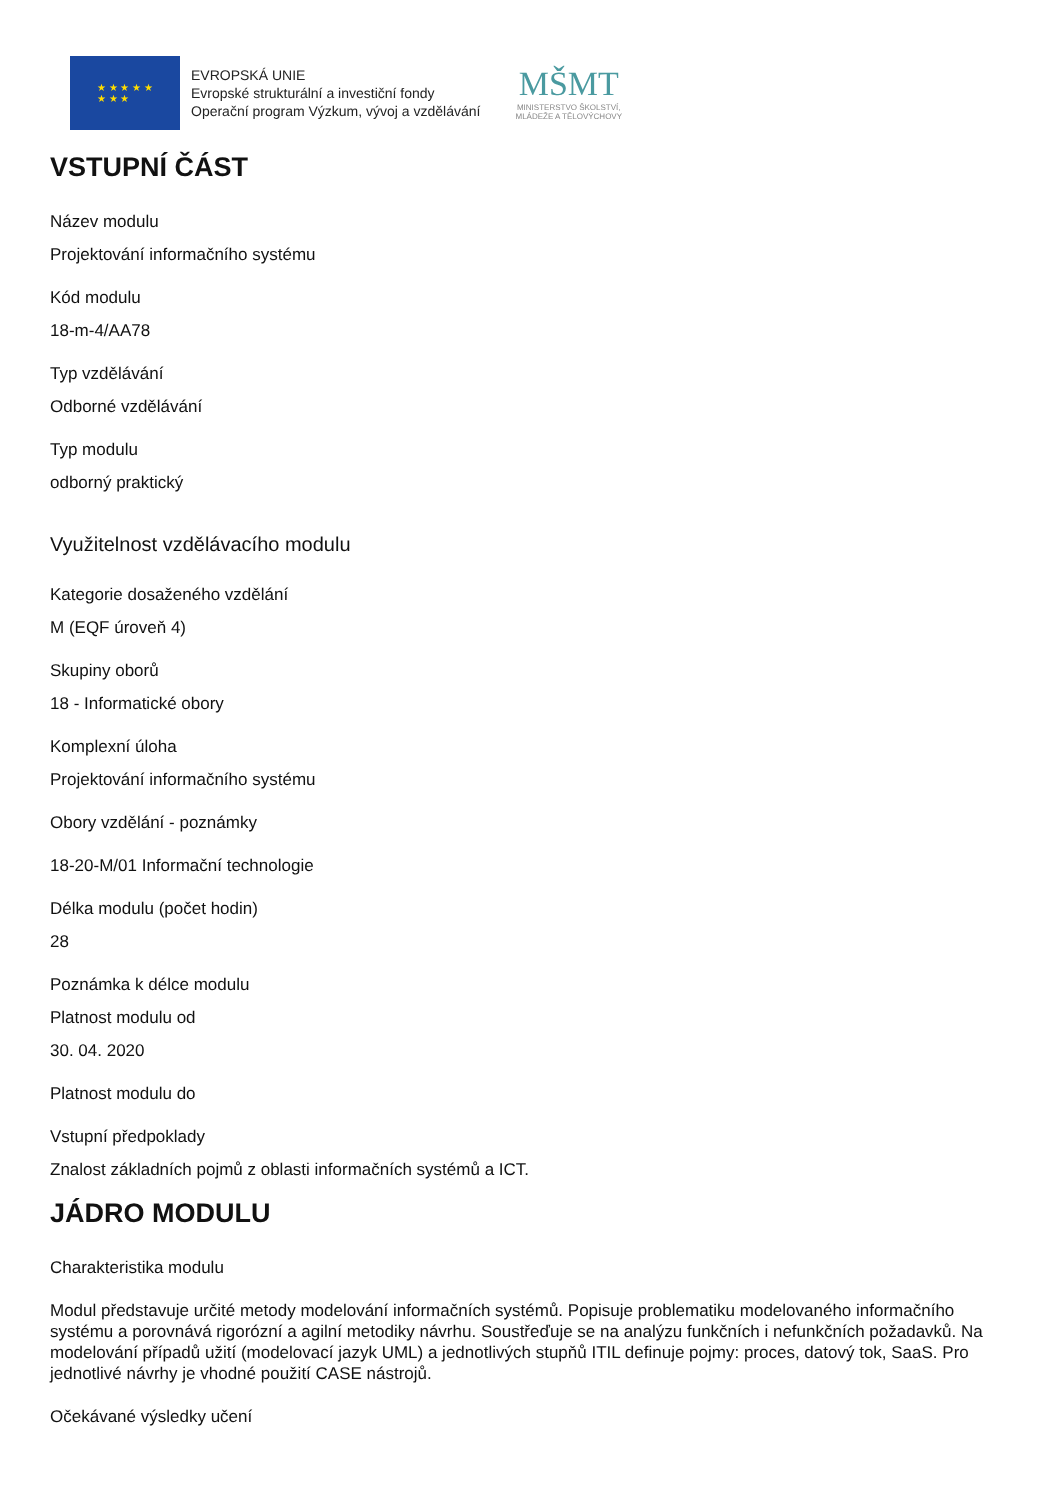★ ★ ★ ★ ★
★ ★ ★
EVROPSKÁ UNIE
Evropské strukturální a investiční fondy
Operační program Výzkum, vývoj a vzdělávání
MŠMT
MINISTERSTVO ŠKOLSTVÍ,
MLÁDEŽE A TĚLOVÝCHOVY
VSTUPNÍ ČÁST
Název modulu
Projektování informačního systému
Kód modulu
18-m-4/AA78
Typ vzdělávání
Odborné vzdělávání
Typ modulu
odborný praktický
Využitelnost vzdělávacího modulu
Kategorie dosaženého vzdělání
M (EQF úroveň 4)
Skupiny oborů
18 - Informatické obory
Komplexní úloha
Projektování informačního systému
Obory vzdělání - poznámky
18-20-M/01 Informační technologie
Délka modulu (počet hodin)
28
Poznámka k délce modulu
Platnost modulu od
30. 04. 2020
Platnost modulu do
Vstupní předpoklady
Znalost základních pojmů z oblasti informačních systémů a ICT.
JÁDRO MODULU
Charakteristika modulu
Modul představuje určité metody modelování informačních systémů. Popisuje problematiku modelovaného informačního systému a porovnává rigorózní a agilní metodiky návrhu. Soustřeďuje se na analýzu funkčních i nefunkčních požadavků. Na modelování případů užití (modelovací jazyk UML) a jednotlivých stupňů ITIL definuje pojmy: proces, datový tok, SaaS. Pro jednotlivé návrhy je vhodné použití CASE nástrojů.
Očekávané výsledky učení